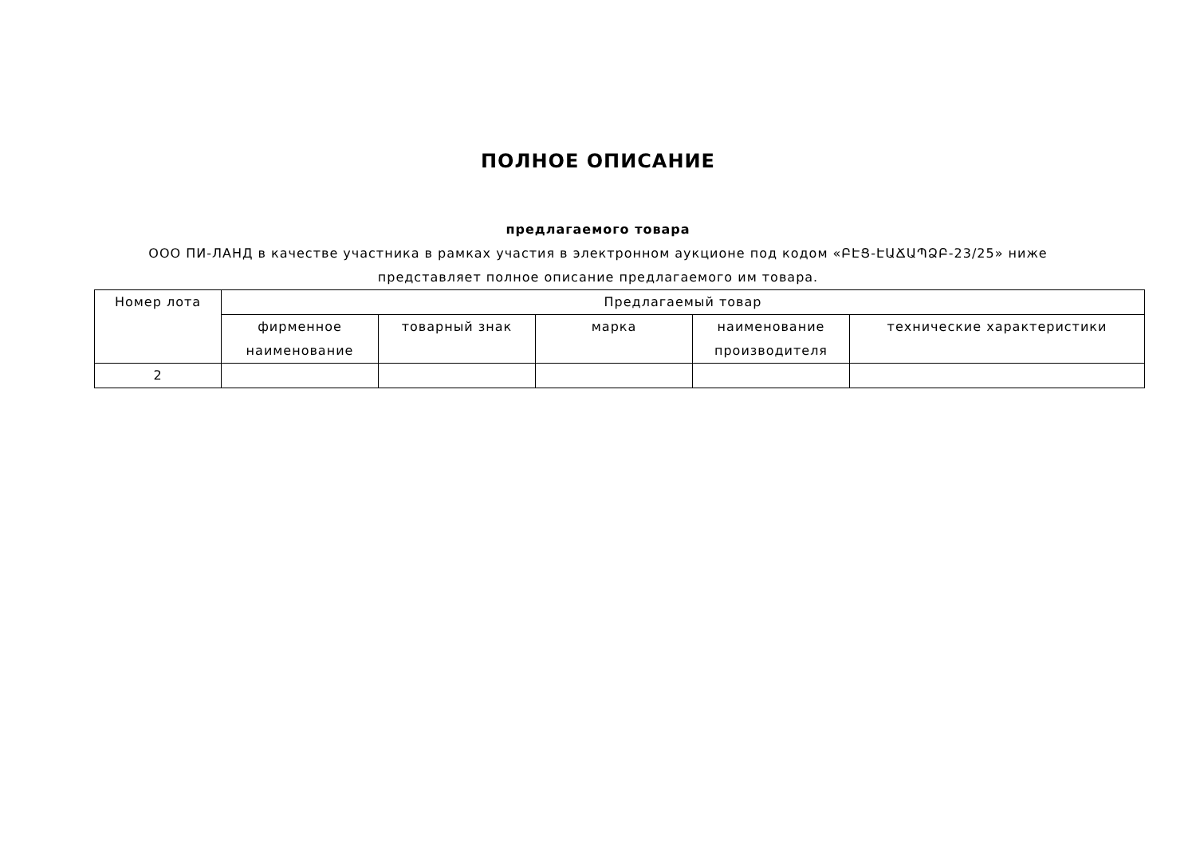ПОЛНОЕ ОПИСАНИЕ
предлагаемого товара
ООО ПИ-ЛАНД в качестве участника в рамках участия в электронном аукционе под кодом «ԲԷՑ-ԷԱՃԱՊՁԲ-23/25» ниже представляет полное описание предлагаемого им товара.
| Номер лота | Предлагаемый товар | | | | |
| --- | --- | --- | --- | --- | --- |
| | фирменное наименование | товарный знак | марка | наименование производителя | технические характеристики |
| 2 | | | | | |